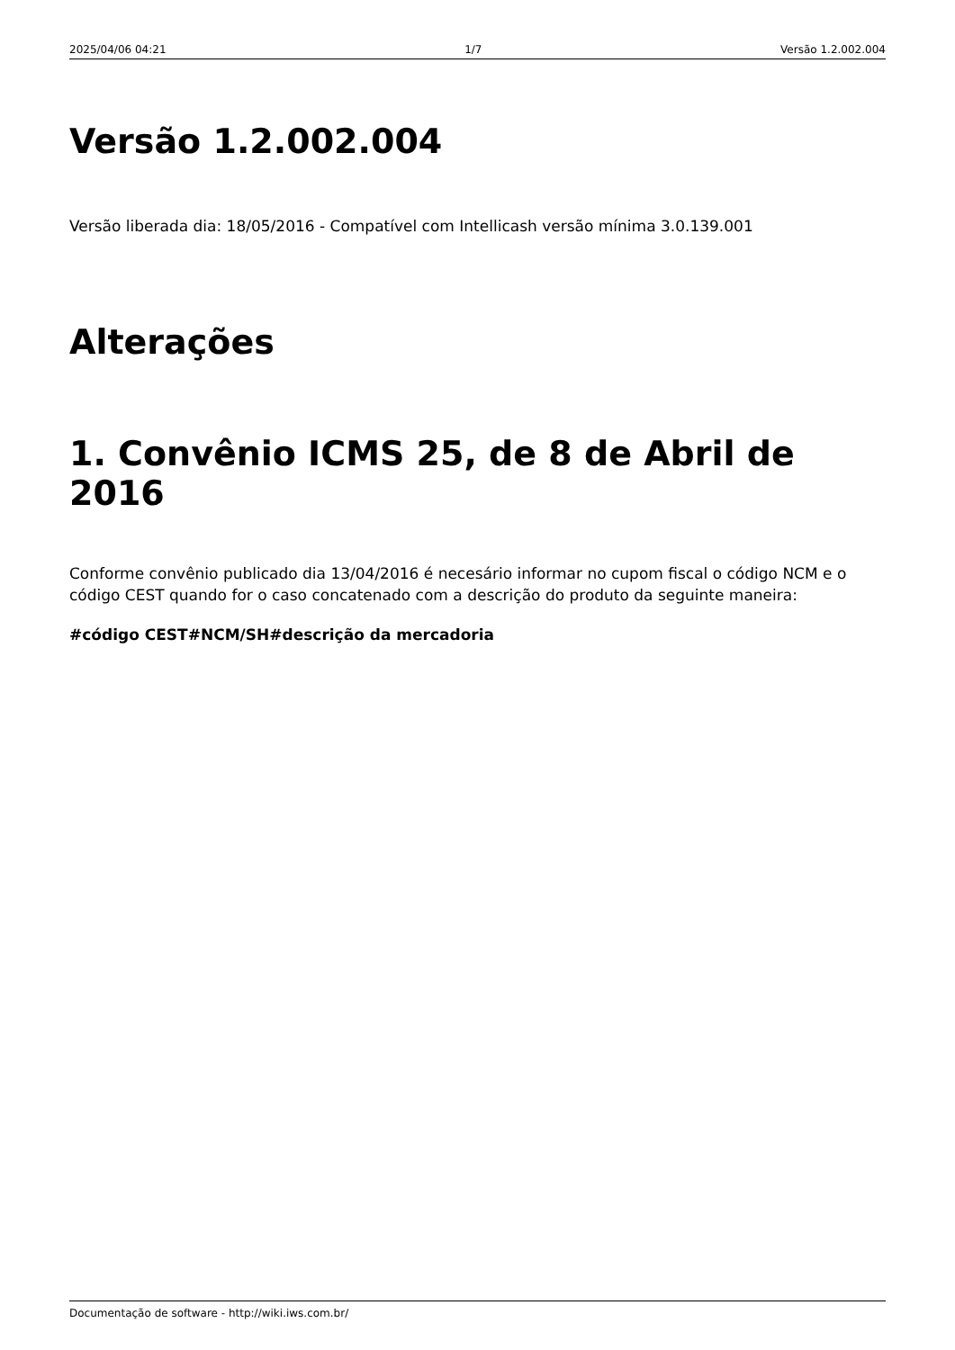2025/04/06 04:21 1/7 Versão 1.2.002.004
Versão 1.2.002.004
Versão liberada dia: 18/05/2016 - Compatível com Intellicash versão mínima 3.0.139.001
Alterações
1. Convênio ICMS 25, de 8 de Abril de 2016
Conforme convênio publicado dia 13/04/2016 é necesário informar no cupom fiscal o código NCM e o código CEST quando for o caso concatenado com a descrição do produto da seguinte maneira:
#código CEST#NCM/SH#descrição da mercadoria
Documentação de software - http://wiki.iws.com.br/